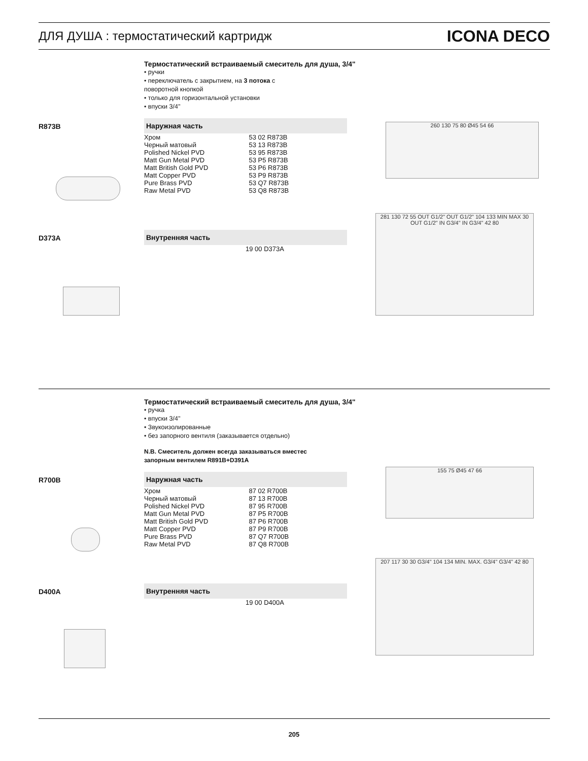ДЛЯ ДУША : термостатический картридж
ICONA DECO
Термостатический встраиваемый смеситель для душа, 3/4"
• ручки
• переключатель с закрытием, на 3 потока с
поворотной кнопкой
• только для горизонтальной установки
• впуски 3/4''
R873B Наружная часть
| Хром | 53 02 R873B |
| Черный матовый | 53 13 R873B |
| Polished Nickel PVD | 53 95 R873B |
| Matt Gun Metal PVD | 53 P5 R873B |
| Matt British Gold PVD | 53 P6 R873B |
| Matt Copper PVD | 53 P9 R873B |
| Pure Brass PVD | 53 Q7 R873B |
| Raw Metal PVD | 53 Q8 R873B |
D373A Внутренняя часть
| | 19 00 D373A |
260 130 75 80 Ø45 54 66
281 130 72 55 OUT G1/2" OUT G1/2" 104 133 MIN MAX 30 OUT G1/2" IN G3/4" IN G3/4" 42 80
Термостатический встраиваемый смеситель для душа, 3/4"
• ручка
• впуски 3/4''
• Звукоизолированные
• без запорного вентиля (заказывается отдельно)
N.B. Смеситель должен всегда заказываться вместес
запорным вентилем R891B+D391A
R700B Наружная часть
| Хром | 87 02 R700B |
| Черный матовый | 87 13 R700B |
| Polished Nickel PVD | 87 95 R700B |
| Matt Gun Metal PVD | 87 P5 R700B |
| Matt British Gold PVD | 87 P6 R700B |
| Matt Copper PVD | 87 P9 R700B |
| Pure Brass PVD | 87 Q7 R700B |
| Raw Metal PVD | 87 Q8 R700B |
D400A Внутренняя часть
| | 19 00 D400A |
155 75 Ø45 47 66
207 117 30 30 G3/4" 104 134 MIN. MAX. G3/4" G3/4" 42 80
205